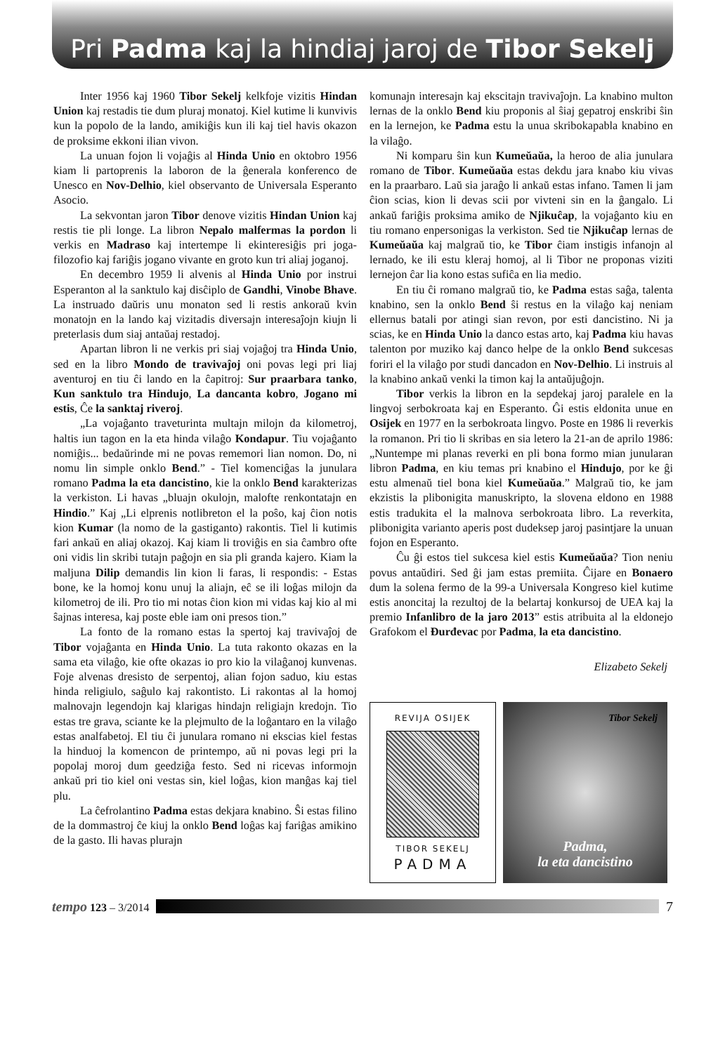Pri Padma kaj la hindiaj jaroj de Tibor Sekelj
Inter 1956 kaj 1960 Tibor Sekelj kelkfoje vizitis Hindan Union kaj restadis tie dum pluraj monatoj. Kiel kutime li kunvivis kun la popolo de la lando, amikiĝis kun ili kaj tiel havis okazon de proksime ekkoni ilian vivon.
La unuan fojon li vojaĝis al Hinda Unio en oktobro 1956 kiam li partoprenis la laboron de la ĝenerala konferenco de Unesco en Nov-Delhio, kiel observanto de Universala Esperanto Asocio.
La sekvontan jaron Tibor denove vizitis Hindan Union kaj restis tie pli longe. La libron Nepalo malfermas la pordon li verkis en Madraso kaj intertempe li ekinteresiĝis pri joga- filozofio kaj fariĝis jogano vivante en groto kun tri aliaj joganoj.
En decembro 1959 li alvenis al Hinda Unio por instrui Esperanton al la sanktulo kaj disĉiplo de Gandhi, Vinobe Bhave. La instruado daŭris unu monaton sed li restis ankoraŭ kvin monatojn en la lando kaj vizitadis diversajn interesaĵojn kiujn li preterlasis dum siaj antaŭaj restadoj.
Apartan libron li ne verkis pri siaj vojaĝoj tra Hinda Unio, sed en la libro Mondo de travivaĵoj oni povas legi pri liaj aventuroj en tiu ĉi lando en la ĉapitroj: Sur praarbara tanko, Kun sanktulo tra Hindujo, La dancanta kobro, Jogano mi estis, Ĉe la sanktaj riveroj.
„La vojaĝanto traveturinta multajn milojn da kilometroj, haltis iun tagon en la eta hinda vilaĝo Kondapur. Tiu vojaĝanto nomiĝis... bedaŭrinde mi ne povas rememori lian nomon. Do, ni nomu lin simple onklo Bend.” - Tiel komenciĝas la junulara romano Padma la eta dancistino, kie la onklo Bend karakterizas la verkiston. Li havas „bluajn okulojn, malofte renkontatajn en Hindio.” Kaj „Li elprenis notlibreton el la poŝo, kaj ĉion notis kion Kumar (la nomo de la gastiganto) rakontis. Tiel li kutimis fari ankaŭ en aliaj okazoj. Kaj kiam li troviĝis en sia ĉambro ofte oni vidis lin skribi tutajn paĝojn en sia pli granda kajero. Kiam la maljuna Dilip demandis lin kion li faras, li respondis: - Estas bone, ke la homoj konu unuj la aliajn, eĉ se ili loĝas milojn da kilometroj de ili. Pro tio mi notas ĉion kion mi vidas kaj kio al mi ŝajnas interesa, kaj poste eble iam oni presos tion.”
La fonto de la romano estas la spertoj kaj travivaĵoj de Tibor vojaĝanta en Hinda Unio. La tuta rakonto okazas en la sama eta vilaĝo, kie ofte okazas io pro kio la vilaĝanoj kunvenas. Foje alvenas dresisto de serpentoj, alian fojon saduo, kiu estas hinda religiulo, saĝulo kaj rakontisto. Li rakontas al la homoj malnovajn legendojn kaj klarigas hindajn religiajn kredojn. Tio estas tre grava, sciante ke la plejmulto de la loĝantaro en la vilaĝo estas analfabetoj. El tiu ĉi junulara romano ni ekscias kiel festas la hinduoj la komencon de printempo, aŭ ni povas legi pri la popolaj moroj dum geedziĝa festo. Sed ni ricevas informojn ankaŭ pri tio kiel oni vestas sin, kiel loĝas, kion manĝas kaj tiel plu.
La ĉefrolantino Padma estas dekjara knabino. Ŝi estas filino de la dommastroj ĉe kiuj la onklo Bend loĝas kaj fariĝas amikino de la gasto. Ili havas plurajn
komunajn interesajn kaj ekscitajn travivaĵojn. La knabino multon lernas de la onklo Bend kiu proponis al ŝiaj gepatroj enskribi ŝin en la lernejon, ke Padma estu la unua skribokapabla knabino en la vilaĝo.
Ni komparu ŝin kun Kumeŭaŭa, la heroo de alia junulara romano de Tibor. Kumeŭaŭa estas dekdu jara knabo kiu vivas en la praarbaro. Laŭ sia jaraĝo li ankaŭ estas infano. Tamen li jam ĉion scias, kion li devas scii por vivteni sin en la ĝangalo. Li ankaŭ fariĝis proksima amiko de Njikuĉap, la vojaĝanto kiu en tiu romano enpersonigas la verkiston. Sed tie Njikuĉap lernas de Kumeŭaŭa kaj malgraŭ tio, ke Tibor ĉiam instigis infanojn al lernado, ke ili estu kleraj homoj, al li Tibor ne proponas viziti lernejon ĉar lia kono estas sufiĉa en lia medio.
En tiu ĉi romano malgraŭ tio, ke Padma estas saĝa, talenta knabino, sen la onklo Bend ŝi restus en la vilaĝo kaj neniam ellernus batali por atingi sian revon, por esti dancistino. Ni ja scias, ke en Hinda Unio la danco estas arto, kaj Padma kiu havas talenton por muziko kaj danco helpe de la onklo Bend sukcesas foriri el la vilaĝo por studi dancadon en Nov-Delhio. Li instruis al la knabino ankaŭ venki la timon kaj la antaŭjuĝojn.
Tibor verkis la libron en la sepdekaj jaroj paralele en la lingvoj serbokroata kaj en Esperanto. Ĝi estis eldonita unue en Osijek en 1977 en la serbokroata lingvo. Poste en 1986 li reverkis la romanon. Pri tio li skribas en sia letero la 21-an de aprilo 1986: „Nuntempe mi planas reverki en pli bona formo mian junularan libron Padma, en kiu temas pri knabino el Hindujo, por ke ĝi estu almenaŭ tiel bona kiel Kumeŭaŭa.” Malgraŭ tio, ke jam ekzistis la plibonigita manuskripto, la slovena eldono en 1988 estis tradukita el la malnova serbokroata libro. La reverkita, plibonigita varianto aperis post dudeksep jaroj pasintjare la unuan fojon en Esperanto.
Ĉu ĝi estos tiel sukcesa kiel estis Kumeŭaŭa? Tion neniu povus antaŭdiri. Sed ĝi jam estas premiita. Ĉijare en Bonaero dum la solena fermo de la 99-a Universala Kongreso kiel kutime estis anoncitaj la rezultoj de la belartaj konkursoj de UEA kaj la premio Infanlibro de la jaro 2013” estis atribuita al la eldonejo Grafokom el Đurđevac por Padma, la eta dancistino.
Elizabeto Sekelj
REVIJA OSIJEK
TIBOR SEKELJ
PADMA
Tibor Sekelj
Padma,
la eta dancistino
tempo 123 – 3/2014
7